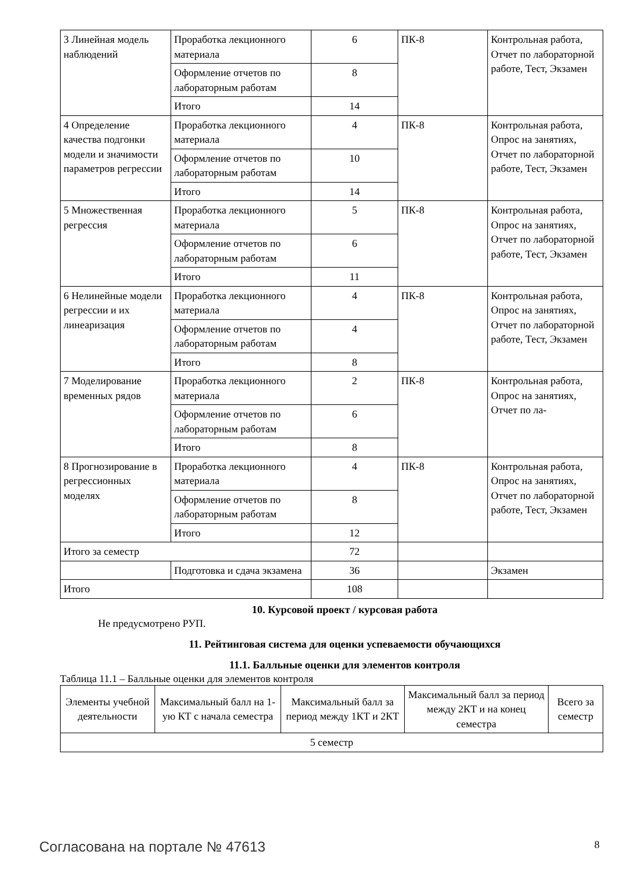| 3 Линейная модель наблюдений | Проработка лекционного материала | 6 | ПК-8 | Контрольная работа, Отчет по лабораторной работе, Тест, Экзамен |
| | Оформление отчетов по лабораторным работам | 8 | | |
| | Итого | 14 | | |
| 4 Определение качества подгонки модели и значимости параметров регрессии | Проработка лекционного материала | 4 | ПК-8 | Контрольная работа, Опрос на занятиях, Отчет по лабораторной работе, Тест, Экзамен |
| | Оформление отчетов по лабораторным работам | 10 | | |
| | Итого | 14 | | |
| 5 Множественная регрессия | Проработка лекционного материала | 5 | ПК-8 | Контрольная работа, Опрос на занятиях, Отчет по лабораторной работе, Тест, Экзамен |
| | Оформление отчетов по лабораторным работам | 6 | | |
| | Итого | 11 | | |
| 6 Нелинейные модели регрессии и их линеаризация | Проработка лекционного материала | 4 | ПК-8 | Контрольная работа, Опрос на занятиях, Отчет по лабораторной работе, Тест, Экзамен |
| | Оформление отчетов по лабораторным работам | 4 | | |
| | Итого | 8 | | |
| 7 Моделирование временных рядов | Проработка лекционного материала | 2 | ПК-8 | Контрольная работа, Опрос на занятиях, Отчет по ла- |
| | Оформление отчетов по лабораторным работам | 6 | | |
| | Итого | 8 | | |
| 8 Прогнозирование в регрессионных моделях | Проработка лекционного материала | 4 | ПК-8 | Контрольная работа, Опрос на занятиях, Отчет по лабораторной работе, Тест, Экзамен |
| | Оформление отчетов по лабораторным работам | 8 | | |
| | Итого | 12 | | |
| Итого за семестр | | 72 | | |
| | Подготовка и сдача экзамена | 36 | | Экзамен |
| Итого | | 108 | | |
10. Курсовой проект / курсовая работа
Не предусмотрено РУП.
11. Рейтинговая система для оценки успеваемости обучающихся
11.1. Балльные оценки для элементов контроля
Таблица 11.1 – Балльные оценки для элементов контроля
| Элементы учебной деятельности | Максимальный балл на 1-ую КТ с начала семестра | Максимальный балл за период между 1КТ и 2КТ | Максимальный балл за период между 2КТ и на конец семестра | Всего за семестр |
| --- | --- | --- | --- | --- |
| 5 семестр | | | | |
Согласована на портале № 47613 8